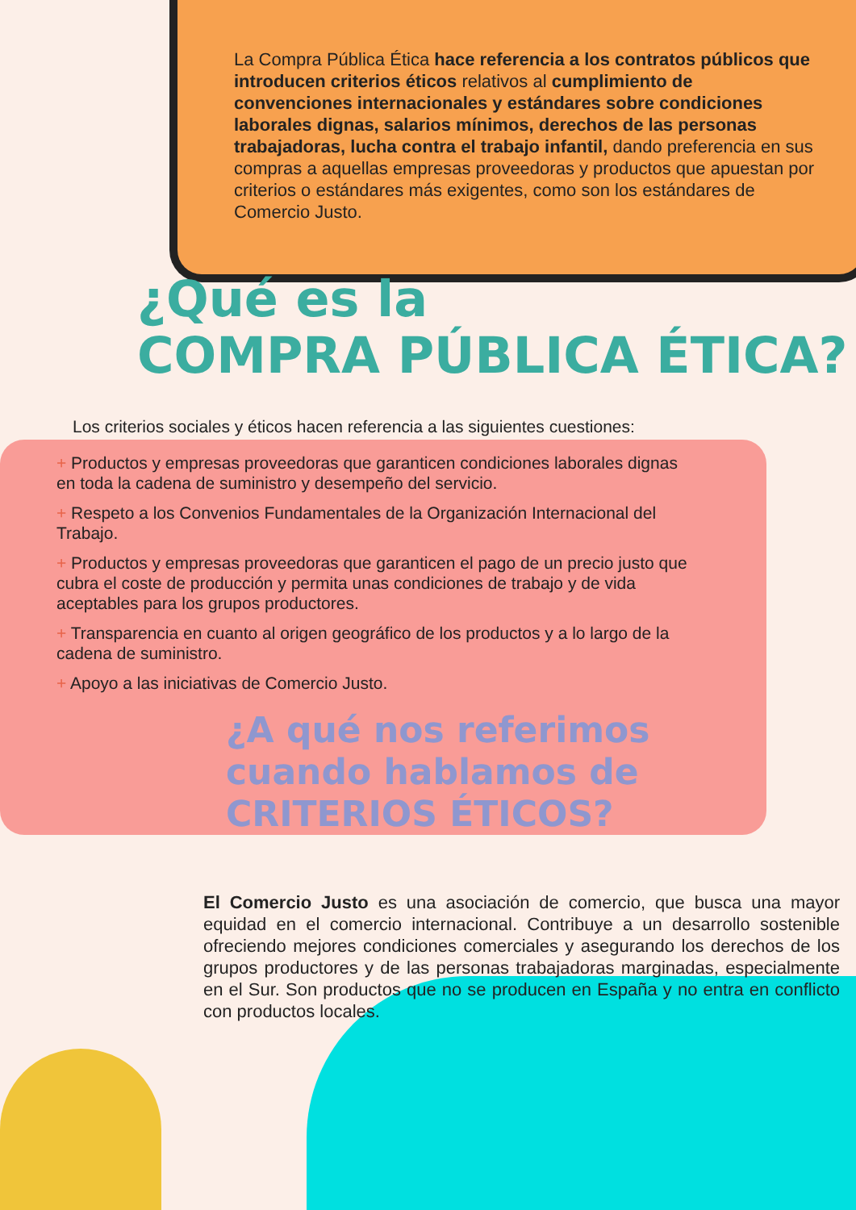La Compra Pública Ética hace referencia a los contratos públicos que introducen criterios éticos relativos al cumplimiento de convenciones internacionales y estándares sobre condiciones laborales dignas, salarios mínimos, derechos de las personas trabajadoras, lucha contra el trabajo infantil, dando preferencia en sus compras a aquellas empresas proveedoras y productos que apuestan por criterios o estándares más exigentes, como son los estándares de Comercio Justo.
¿Qué es la
COMPRA PÚBLICA ÉTICA?
Los criterios sociales y éticos hacen referencia a las siguientes cuestiones:
+ Productos y empresas proveedoras que garanticen condiciones laborales dignas en toda la cadena de suministro y desempeño del servicio.
+ Respeto a los Convenios Fundamentales de la Organización Internacional del Trabajo.
+ Productos y empresas proveedoras que garanticen el pago de un precio justo que cubra el coste de producción y permita unas condiciones de trabajo y de vida aceptables para los grupos productores.
+ Transparencia en cuanto al origen geográfico de los productos y a lo largo de la cadena de suministro.
+ Apoyo a las iniciativas de Comercio Justo.
¿A qué nos referimos
cuando hablamos de
CRITERIOS ÉTICOS?
El Comercio Justo es una asociación de comercio, que busca una mayor equidad en el comercio internacional. Contribuye a un desarrollo sostenible ofreciendo mejores condiciones comerciales y asegurando los derechos de los grupos productores y de las personas trabajadoras marginadas, especialmente en el Sur. Son productos que no se producen en España y no entra en conflicto con productos locales.